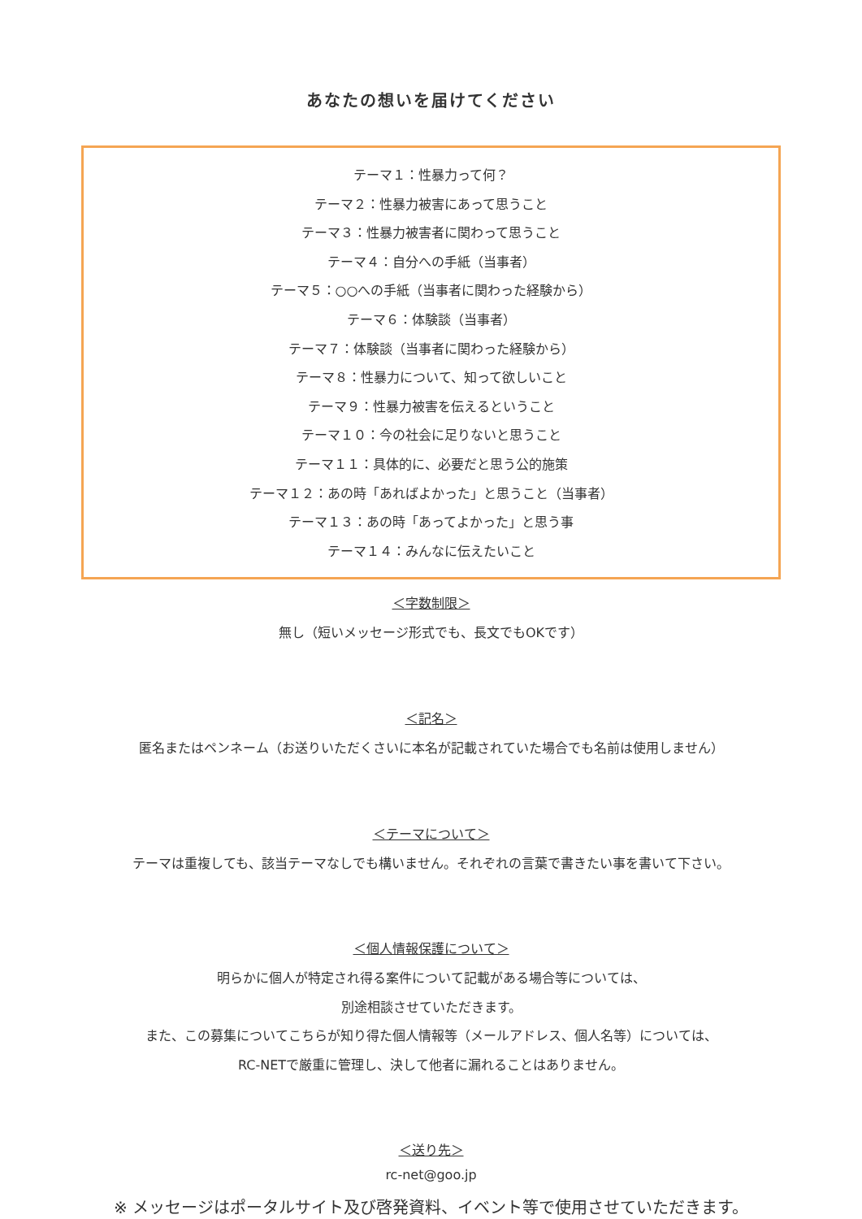あなたの想いを届けてください
テーマ１：性暴力って何？
テーマ２：性暴力被害にあって思うこと
テーマ３：性暴力被害者に関わって思うこと
テーマ４：自分への手紙（当事者）
テーマ５：○○への手紙（当事者に関わった経験から）
テーマ６：体験談（当事者）
テーマ７：体験談（当事者に関わった経験から）
テーマ８：性暴力について、知って欲しいこと
テーマ９：性暴力被害を伝えるということ
テーマ１０：今の社会に足りないと思うこと
テーマ１１：具体的に、必要だと思う公的施策
テーマ１２：あの時「あればよかった」と思うこと（当事者）
テーマ１３：あの時「あってよかった」と思う事
テーマ１４：みんなに伝えたいこと
＜字数制限＞
無し（短いメッセージ形式でも、長文でもOKです）
＜記名＞
匿名またはペンネーム（お送りいただくさいに本名が記載されていた場合でも名前は使用しません）
＜テーマについて＞
テーマは重複しても、該当テーマなしでも構いません。それぞれの言葉で書きたい事を書いて下さい。
＜個人情報保護について＞
明らかに個人が特定され得る案件について記載がある場合等については、
別途相談させていただきます。
また、この募集についてこちらが知り得た個人情報等（メールアドレス、個人名等）については、
RC-NETで厳重に管理し、決して他者に漏れることはありません。
＜送り先＞
rc-net@goo.jp
※ メッセージはポータルサイト及び啓発資料、イベント等で使用させていただきます。